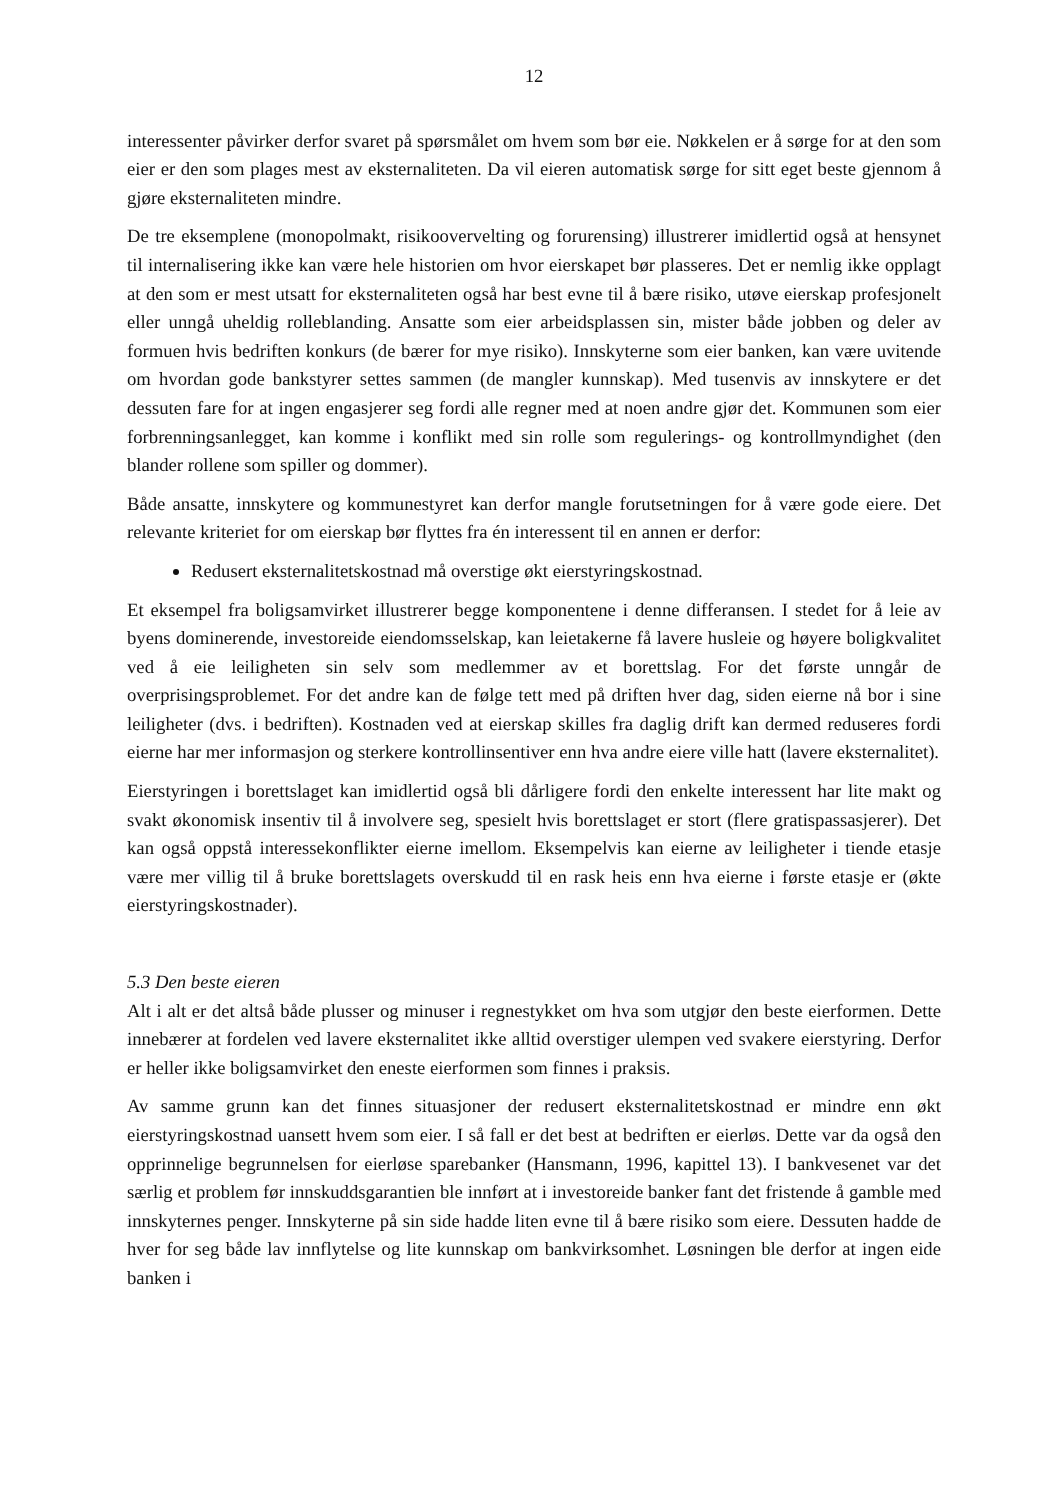12
interessenter påvirker derfor svaret på spørsmålet om hvem som bør eie. Nøkkelen er å sørge for at den som eier er den som plages mest av eksternaliteten. Da vil eieren automatisk sørge for sitt eget beste gjennom å gjøre eksternaliteten mindre.
De tre eksemplene (monopolmakt, risikoovervelting og forurensing) illustrerer imidlertid også at hensynet til internalisering ikke kan være hele historien om hvor eierskapet bør plasseres. Det er nemlig ikke opplagt at den som er mest utsatt for eksternaliteten også har best evne til å bære risiko, utøve eierskap profesjonelt eller unngå uheldig rolleblanding. Ansatte som eier arbeidsplassen sin, mister både jobben og deler av formuen hvis bedriften konkurs (de bærer for mye risiko). Innskyterne som eier banken, kan være uvitende om hvordan gode bankstyrer settes sammen (de mangler kunnskap). Med tusenvis av innskytere er det dessuten fare for at ingen engasjerer seg fordi alle regner med at noen andre gjør det. Kommunen som eier forbrenningsanlegget, kan komme i konflikt med sin rolle som regulerings- og kontrollmyndighet (den blander rollene som spiller og dommer).
Både ansatte, innskytere og kommunestyret kan derfor mangle forutsetningen for å være gode eiere. Det relevante kriteriet for om eierskap bør flyttes fra én interessent til en annen er derfor:
Redusert eksternalitetskostnad må overstige økt eierstyringskostnad.
Et eksempel fra boligsamvirket illustrerer begge komponentene i denne differansen. I stedet for å leie av byens dominerende, investoreide eiendomsselskap, kan leietakerne få lavere husleie og høyere boligkvalitet ved å eie leiligheten sin selv som medlemmer av et borettslag. For det første unngår de overprisingsproblemet. For det andre kan de følge tett med på driften hver dag, siden eierne nå bor i sine leiligheter (dvs. i bedriften). Kostnaden ved at eierskap skilles fra daglig drift kan dermed reduseres fordi eierne har mer informasjon og sterkere kontrollinsentiver enn hva andre eiere ville hatt (lavere eksternalitet).
Eierstyringen i borettslaget kan imidlertid også bli dårligere fordi den enkelte interessent har lite makt og svakt økonomisk insentiv til å involvere seg, spesielt hvis borettslaget er stort (flere gratispassasjerer). Det kan også oppstå interessekonflikter eierne imellom. Eksempelvis kan eierne av leiligheter i tiende etasje være mer villig til å bruke borettslagets overskudd til en rask heis enn hva eierne i første etasje er (økte eierstyringskostnader).
5.3 Den beste eieren
Alt i alt er det altså både plusser og minuser i regnestykket om hva som utgjør den beste eierformen. Dette innebærer at fordelen ved lavere eksternalitet ikke alltid overstiger ulempen ved svakere eierstyring. Derfor er heller ikke boligsamvirket den eneste eierformen som finnes i praksis.
Av samme grunn kan det finnes situasjoner der redusert eksternalitetskostnad er mindre enn økt eierstyringskostnad uansett hvem som eier. I så fall er det best at bedriften er eierløs. Dette var da også den opprinnelige begrunnelsen for eierløse sparebanker (Hansmann, 1996, kapittel 13). I bankvesenet var det særlig et problem før innskuddsgarantien ble innført at i investoreide banker fant det fristende å gamble med innskyternes penger. Innskyterne på sin side hadde liten evne til å bære risiko som eiere. Dessuten hadde de hver for seg både lav innflytelse og lite kunnskap om bankvirksomhet. Løsningen ble derfor at ingen eide banken i